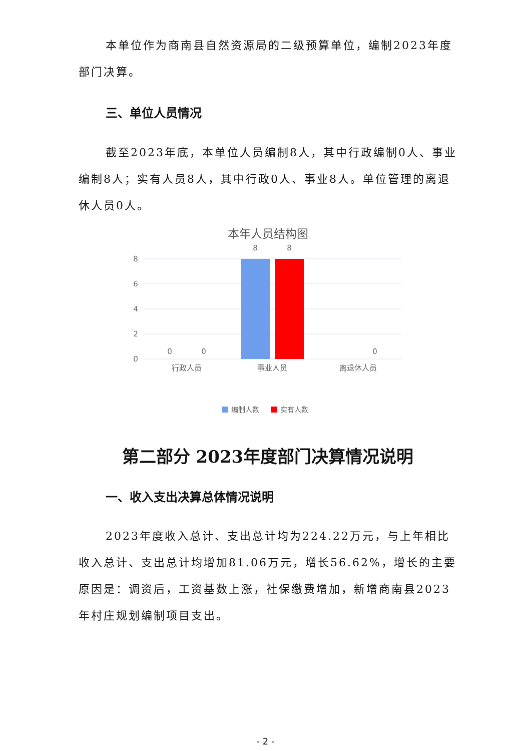本单位作为商南县自然资源局的二级预算单位，编制2023年度部门决算。
三、单位人员情况
截至2023年底，本单位人员编制8人，其中行政编制0人、事业编制8人；实有人员8人，其中行政0人、事业8人。单位管理的离退休人员0人。
本年人员结构图
8
6
4
2
0
0
0
8
8
0
行政人员
事业人员
离退休人员
编制人数
实有人数
第二部分 2023年度部门决算情况说明
一、收入支出决算总体情况说明
2023年度收入总计、支出总计均为224.22万元，与上年相比收入总计、支出总计均增加81.06万元，增长56.62%，增长的主要原因是：调资后，工资基数上涨，社保缴费增加，新增商南县2023年村庄规划编制项目支出。
- 2 -